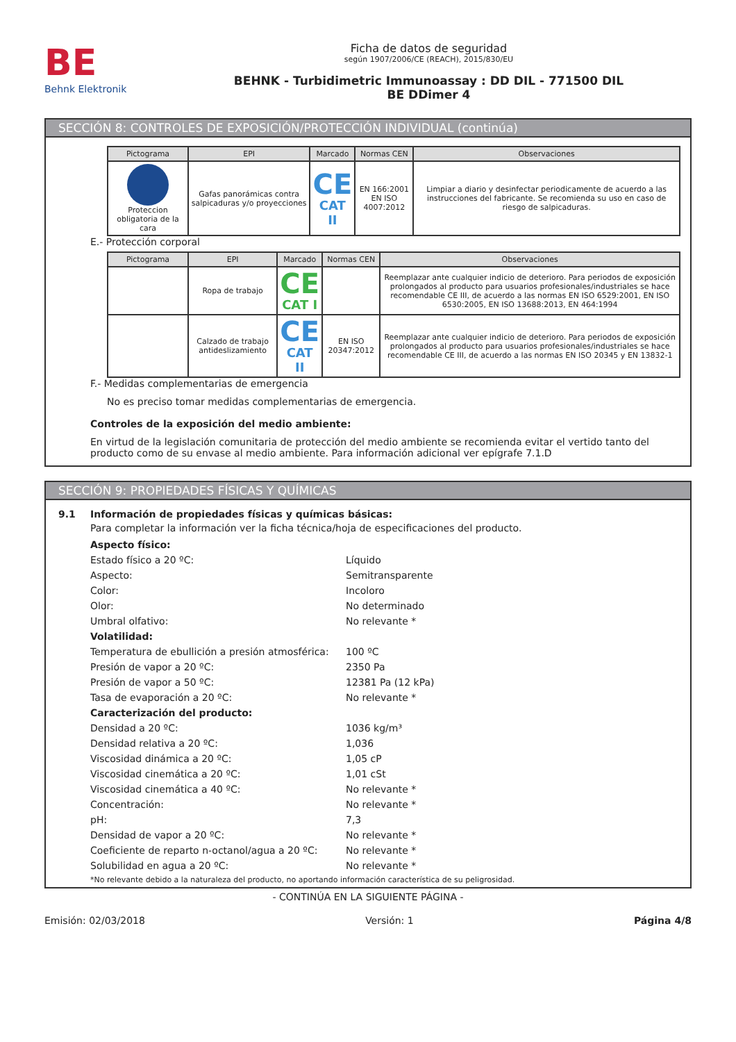BE
Behnk Elektronik
Ficha de datos de seguridad
según 1907/2006/CE (REACH), 2015/830/EU
BEHNK - Turbidimetric Immunoassay : DD DIL - 771500 DIL
BE DDimer 4
SECCIÓN 8: CONTROLES DE EXPOSICIÓN/PROTECCIÓN INDIVIDUAL (continúa)
| Pictograma | EPI | Marcado | Normas CEN | Observaciones |
| --- | --- | --- | --- | --- |
| Proteccion obligatoria de la cara | Gafas panorámicas contra salpicaduras y/o proyecciones | CE CAT II | EN 166:2001 EN ISO 4007:2012 | Limpiar a diario y desinfectar periodicamente de acuerdo a las instrucciones del fabricante. Se recomienda su uso en caso de riesgo de salpicaduras. |
E.- Protección corporal
| Pictograma | EPI | Marcado | Normas CEN | Observaciones |
| --- | --- | --- | --- | --- |
| | Ropa de trabajo | CE CAT I | | Reemplazar ante cualquier indicio de deterioro. Para periodos de exposición prolongados al producto para usuarios profesionales/industriales se hace recomendable CE III, de acuerdo a las normas EN ISO 6529:2001, EN ISO 6530:2005, EN ISO 13688:2013, EN 464:1994 |
| | Calzado de trabajo antideslizamiento | CE CAT II | EN ISO 20347:2012 | Reemplazar ante cualquier indicio de deterioro. Para periodos de exposición prolongados al producto para usuarios profesionales/industriales se hace recomendable CE III, de acuerdo a las normas EN ISO 20345 y EN 13832-1 |
F.- Medidas complementarias de emergencia
No es preciso tomar medidas complementarias de emergencia.
Controles de la exposición del medio ambiente:
En virtud de la legislación comunitaria de protección del medio ambiente se recomienda evitar el vertido tanto del producto como de su envase al medio ambiente. Para información adicional ver epígrafe 7.1.D
SECCIÓN 9: PROPIEDADES FÍSICAS Y QUÍMICAS
9.1 Información de propiedades físicas y químicas básicas:
Para completar la información ver la ficha técnica/hoja de especificaciones del producto.
Aspecto físico:
Estado físico a 20 ºC: Líquido
Aspecto: Semitransparente
Color: Incoloro
Olor: No determinado
Umbral olfativo: No relevante *
Volatilidad:
Temperatura de ebullición a presión atmosférica: 100 ºC
Presión de vapor a 20 ºC: 2350 Pa
Presión de vapor a 50 ºC: 12381 Pa (12 kPa)
Tasa de evaporación a 20 ºC: No relevante *
Caracterización del producto:
Densidad a 20 ºC: 1036 kg/m³
Densidad relativa a 20 ºC: 1,036
Viscosidad dinámica a 20 ºC: 1,05 cP
Viscosidad cinemática a 20 ºC: 1,01 cSt
Viscosidad cinemática a 40 ºC: No relevante *
Concentración: No relevante *
pH: 7,3
Densidad de vapor a 20 ºC: No relevante *
Coeficiente de reparto n-octanol/agua a 20 ºC: No relevante *
Solubilidad en agua a 20 ºC: No relevante *
*No relevante debido a la naturaleza del producto, no aportando información característica de su peligrosidad.
- CONTINÚA EN LA SIGUIENTE PÁGINA -
Emisión: 02/03/2018 Versión: 1 Página 4/8